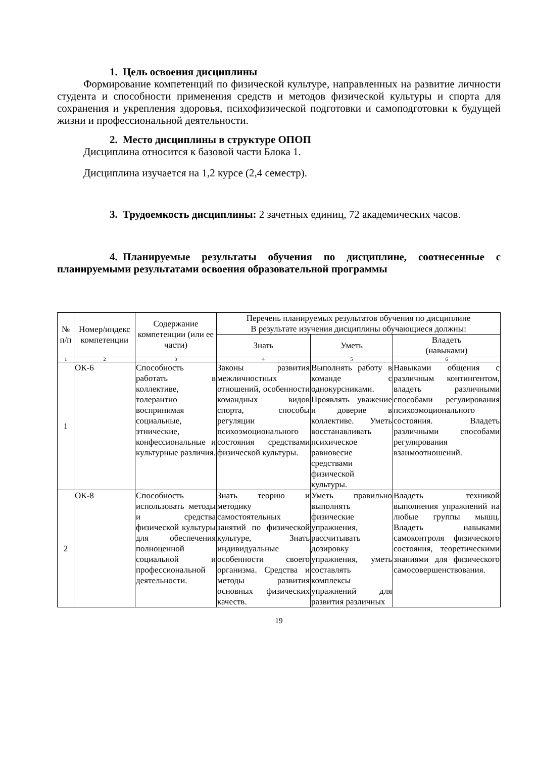1. Цель освоения дисциплины
Формирование компетенций по физической культуре, направленных на развитие личности студента и способности применения средств и методов физической культуры и спорта для сохранения и укрепления здоровья, психофизической подготовки и самоподготовки к будущей жизни и профессиональной деятельности.
2. Место дисциплины в структуре ОПОП
Дисциплина относится к базовой части Блока 1.
Дисциплина изучается на 1,2 курсе (2,4 семестр).
3. Трудоемкость дисциплины: 2 зачетных единиц, 72 академических часов.
4. Планируемые результаты обучения по дисциплине, соотнесенные с планируемыми результатами освоения образовательной программы
| № п/п | Номер/индекс компетенции | Содержание компетенции (или ее части) | Перечень планируемых результатов обучения по дисциплине В результате изучения дисциплины обучающиеся должны: | | |
| --- | --- | --- | --- | --- | --- |
| | | | Знать | Уметь | Владеть (навыками) |
| 1 | 2 | 3 | 4 | 5 | 6 |
| 1 | ОК-6 | Способность работать в коллективе, толерантно воспринимая социальные, этнические, конфессиональные и культурные различия. | Законы развития межличностных отношений, особенности командных видов спорта, способы регуляции психоэмоционального состояния средствами физической культуры. | Выполнять работу в команде с однокурсниками. Проявлять уважение и доверие в коллективе. Уметь восстанавливать психическое равновесие средствами физической культуры. | Навыками общения с различным контингентом, владеть различными способами регулирования психоэмоционального состояния. Владеть различными способами регулирования взаимоотношений. |
| 2 | ОК-8 | Способность использовать методы и средства физической культуры для обеспечения полноценной социальной и профессиональной деятельности. | Знать теорию и методику самостоятельных занятий по физической культуре, Знать индивидуальные особенности своего организма. Средства и методы развития основных физических качеств. | Уметь правильно выполнять физические упражнения, рассчитывать дозировку упражнения, уметь составлять комплексы упражнений для развития различных | Владеть техникой выполнения упражнений на любые группы мышц. Владеть навыками самоконтроля физического состояния, теоретическими знаниями для физического самосовершенствования. |
19